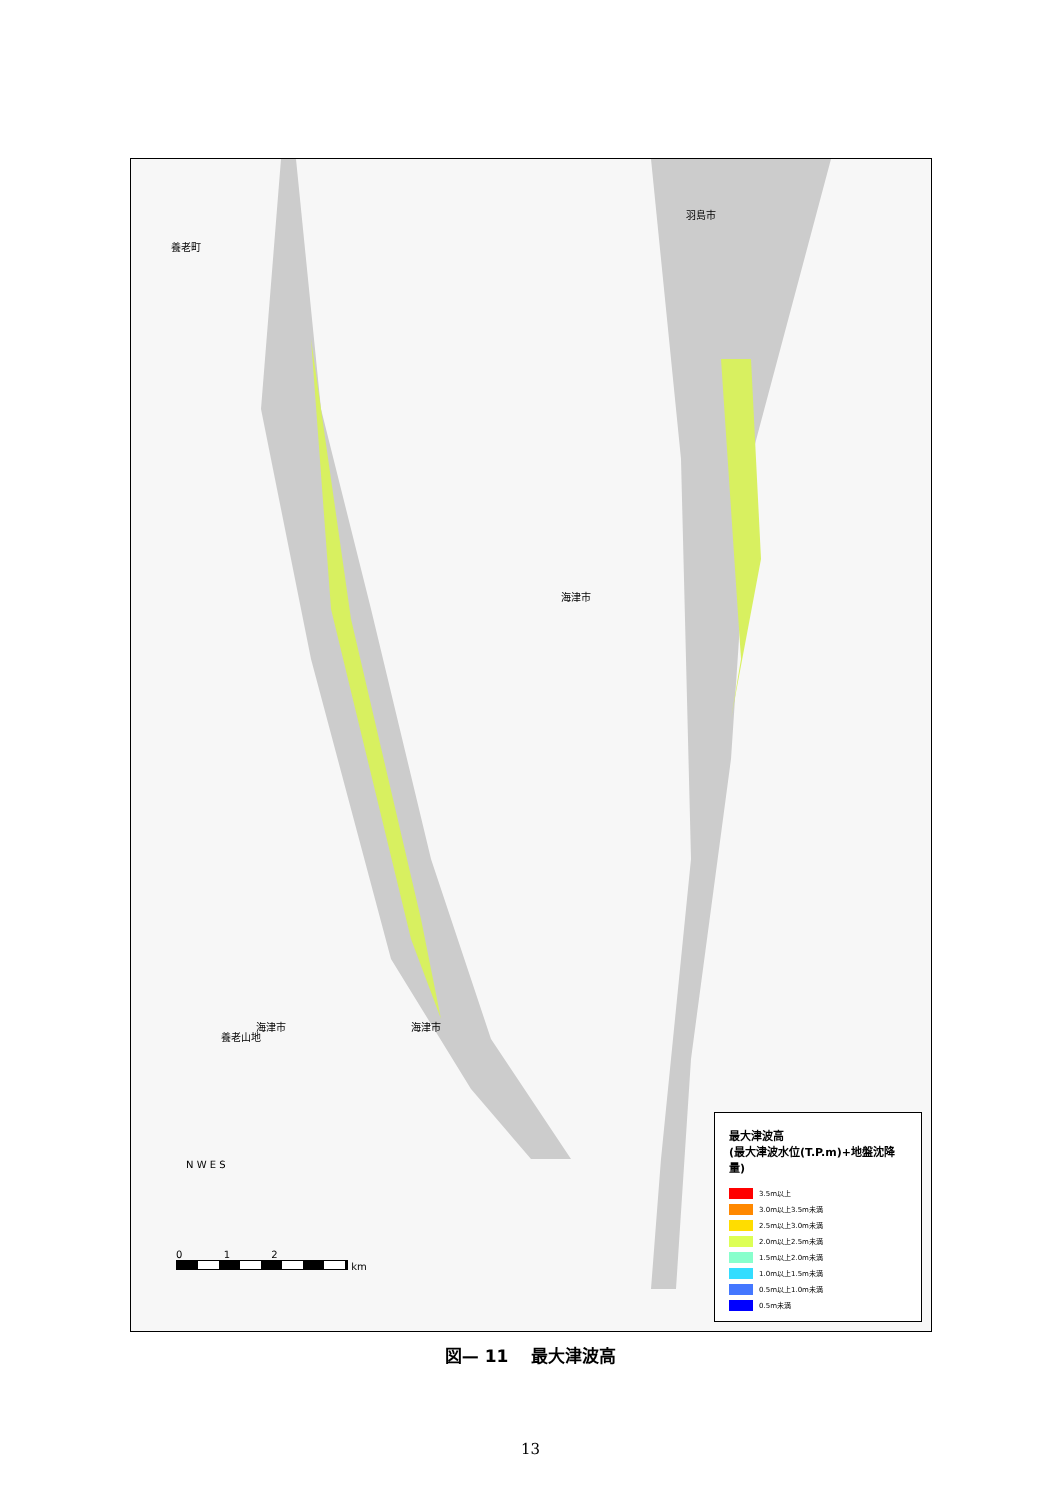養老町
羽島市
海津市
海津市
海津市
養老山地
N W E S
0 1 2
km
最大津波高
(最大津波水位(T.P.m)+地盤沈降量)
3.5m以上
3.0m以上3.5m未満
2.5m以上3.0m未満
2.0m以上2.5m未満
1.5m以上2.0m未満
1.0m以上1.5m未満
0.5m以上1.0m未満
0.5m未満
図— 11 　最大津波高
13